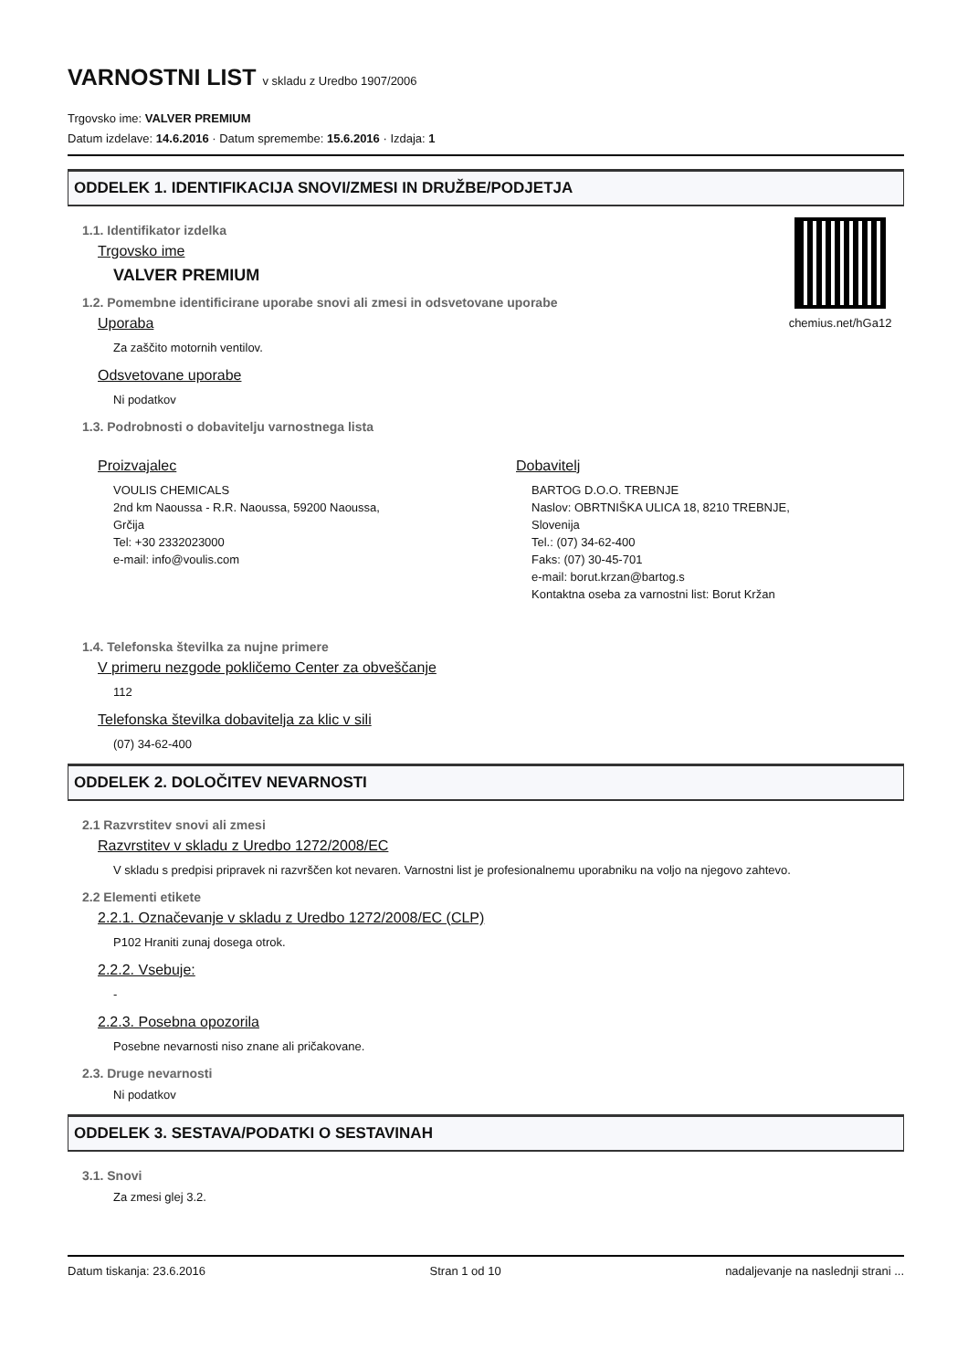VARNOSTNI LIST v skladu z Uredbo 1907/2006
Trgovsko ime: VALVER PREMIUM
Datum izdelave: 14.6.2016 · Datum spremembe: 15.6.2016 · Izdaja: 1
ODDELEK 1. IDENTIFIKACIJA SNOVI/ZMESI IN DRUŽBE/PODJETJA
chemius.net/hGa12
1.1. Identifikator izdelka
Trgovsko ime
VALVER PREMIUM
1.2. Pomembne identificirane uporabe snovi ali zmesi in odsvetovane uporabe
Uporaba
Za zaščito motornih ventilov.
Odsvetovane uporabe
Ni podatkov
1.3. Podrobnosti o dobavitelju varnostnega lista
Proizvajalec
VOULIS CHEMICALS
2nd km Naoussa - R.R. Naoussa, 59200 Naoussa,
Grčija
Tel: +30 2332023000
e-mail: info@voulis.com
Dobavitelj
BARTOG D.O.O. TREBNJE
Naslov: OBRTNIŠKA ULICA 18, 8210 TREBNJE,
Slovenija
Tel.: (07) 34-62-400
Faks: (07) 30-45-701
e-mail: borut.krzan@bartog.s
Kontaktna oseba za varnostni list: Borut Kržan
1.4. Telefonska številka za nujne primere
V primeru nezgode pokličemo Center za obveščanje
112
Telefonska številka dobavitelja za klic v sili
(07) 34-62-400
ODDELEK 2. DOLOČITEV NEVARNOSTI
2.1 Razvrstitev snovi ali zmesi
Razvrstitev v skladu z Uredbo 1272/2008/EC
V skladu s predpisi pripravek ni razvrščen kot nevaren. Varnostni list je profesionalnemu uporabniku na voljo na njegovo zahtevo.
2.2 Elementi etikete
2.2.1. Označevanje v skladu z Uredbo 1272/2008/EC (CLP)
P102 Hraniti zunaj dosega otrok.
2.2.2. Vsebuje:
-
2.2.3. Posebna opozorila
Posebne nevarnosti niso znane ali pričakovane.
2.3. Druge nevarnosti
Ni podatkov
ODDELEK 3. SESTAVA/PODATKI O SESTAVINAH
3.1. Snovi
Za zmesi glej 3.2.
Datum tiskanja: 23.6.2016 Stran 1 od 10 nadaljevanje na naslednji strani ...